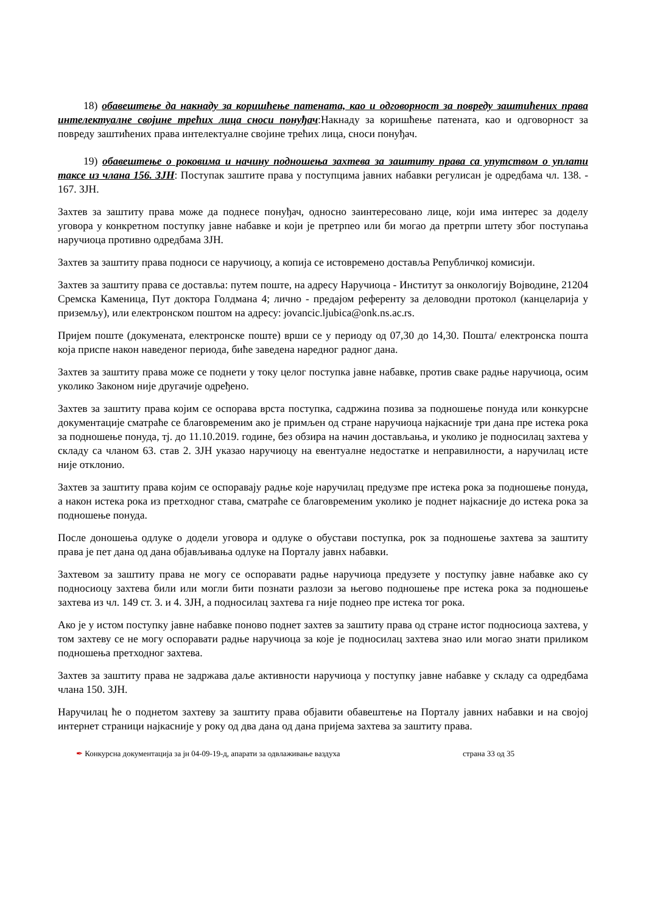18) обавештење да накнаду за коришћење патената, као и одговорност за повреду заштићених права интелектуалне својине трећих лица сноси понуђач:Накнаду за коришћење патената, као и одговорност за повреду заштићених права интелектуалне својине трећих лица, сноси понуђач.
19) обавештење о роковима и начину подношења захтева за заштиту права са упутством о уплати таксе из члана 156. ЗЈН: Поступак заштите права у поступцима јавних набавки регулисан је одредбама чл. 138. - 167. ЗЈН.
Захтев за заштиту права може да поднесе понуђач, односно заинтересовано лице, који има интерес за доделу уговора у конкретном поступку јавне набавке и који је претрпео или би могао да претрпи штету због поступања наручиоца противно одредбама ЗЈН.
Захтев за заштиту права подноси се наручиоцу, а копија се истовремено доставља Републичкој комисији.
Захтев за заштиту права се доставља: путем поште, на адресу Наручиоца - Институт за онкологију Војводине, 21204 Сремска Каменица, Пут доктора Голдмана 4; лично - предајом референту за деловодни протокол (канцеларија у приземљу), или електронском поштом на адресу: jovancic.ljubica@onk.ns.ac.rs.
Пријем поште (докумената, електронске поште) врши се у периоду од 07,30 до 14,30. Пошта/ електронска пошта која приспе након наведеног периода, биће заведена наредног радног дана.
Захтев за заштиту права може се поднети у току целог поступка јавне набавке, против сваке радње наручиоца, осим уколико Законом није другачије одређено.
Захтев за заштиту права којим се оспорава врста поступка, садржина позива за подношење понуда или конкурсне документације сматраће се благовременим ако је примљен од стране наручиоца најкасније три дана пре истека рока за подношење понуда, тј. до 11.10.2019. године, без обзира на начин достављања, и уколико је подносилац захтева у складу са чланом 63. став 2. ЗЈН указао наручиоцу на евентуалне недостатке и неправилности, а наручилац исте није отклонио.
Захтев за заштиту права којим се оспоравају радње које наручилац предузме пре истека рока за подношење понуда, а након истека рока из претходног става, сматраће се благовременим уколико је поднет најкасније до истека рока за подношење понуда.
После доношења одлуке о додели уговора и одлуке о обустави поступка, рок за подношење захтева за заштиту права је пет дана од дана објављивања одлуке на Порталу јавнх набавки.
Захтевом за заштиту права не могу се оспоравати радње наручиоца предузете у поступку јавне набавке ако су подносиоцу захтева били или могли бити познати разлози за његово подношење пре истека рока за подношење захтева из чл. 149 ст. 3. и 4. ЗЈН, а подносилац захтева га није поднео пре истека тог рока.
Ако је у истом поступку јавне набавке поново поднет захтев за заштиту права од стране истог подносиоца захтева, у том захтеву се не могу оспоравати радње наручиоца за које је подносилац захтева знао или могао знати приликом подношења претходног захтева.
Захтев за заштиту права не задржава даље активности наручиоца у поступку јавне набавке у складу са одредбама члана 150. ЗЈН.
Наручилац ће о поднетом захтеву за заштиту права објавити обавештење на Порталу јавних набавки и на својој интернет страници најкасније у року од два дана од дана пријема захтева за заштиту права.
✒ Конкурсна документација за јн 04-09-19-д, апарати за одвлаживање ваздуха страна 33 од 35